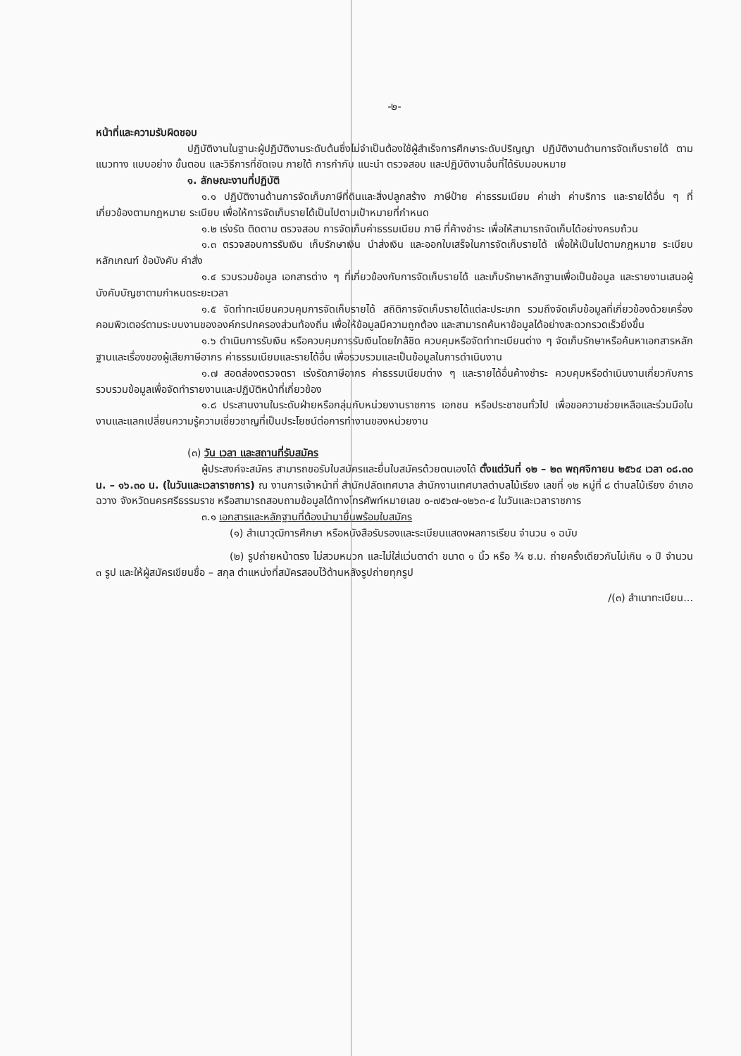-๒-
หน้าที่และความรับผิดชอบ
ปฏิบัติงานในฐานะผู้ปฏิบัติงานระดับต้นซึ่งไม่จำเป็นต้องใช้ผู้สำเร็จการศึกษาระดับปริญญา ปฏิบัติงานด้านการจัดเก็บรายได้ ตามแนวทาง แบบอย่าง ขั้นตอน และวิธีการที่ชัดเจน ภายใต้ การกำกับ แนะนำ ตรวจสอบ และปฏิบัติงานอื่นที่ได้รับมอบหมาย
๑. ลักษณะงานที่ปฏิบัติ
๑.๑ ปฏิบัติงานด้านการจัดเก็บภาษีที่ดินและสิ่งปลูกสร้าง ภาษีป้าย ค่าธรรมเนียม ค่าเช่า ค่าบริการ และรายได้อื่น ๆ ที่เกี่ยวข้องตามกฎหมาย ระเบียบ เพื่อให้การจัดเก็บรายได้เป็นไปตามเป้าหมายที่กำหนด
๑.๒ เร่งรัด ติดตาม ตรวจสอบ การจัดเก็บค่าธรรมเนียม ภาษี ที่ค้างชำระ เพื่อให้สามารถจัดเก็บได้อย่างครบถ้วน
๑.๓ ตรวจสอบการรับเงิน เก็บรักษาเงิน นำส่งเงิน และออกใบเสร็จในการจัดเก็บรายได้ เพื่อให้เป็นไปตามกฎหมาย ระเบียบ หลักเกณฑ์ ข้อบังคับ คำสั่ง
๑.๔ รวบรวมข้อมูล เอกสารต่าง ๆ ที่เกี่ยวข้องกับการจัดเก็บรายได้ และเก็บรักษาหลักฐานเพื่อเป็นข้อมูล และรายงานเสนอผู้บังคับบัญชาตามกำหนดระยะเวลา
๑.๕ จัดทำทะเบียนควบคุมการจัดเก็บรายได้ สถิติการจัดเก็บรายได้แต่ละประเภท รวมถึงจัดเก็บข้อมูลที่เกี่ยวข้องด้วยเครื่องคอมพิวเตอร์ตามระบบงานขององค์กรปกครองส่วนท้องถิ่น เพื่อให้ข้อมูลมีความถูกต้อง และสามารถค้นหาข้อมูลได้อย่างสะดวกรวดเร็วยิ่งขึ้น
๑.๖ ดำเนินการรับเงิน หรือควบคุมการรับเงินโดยใกล้ชิด ควบคุมหรือจัดทำทะเบียนต่าง ๆ จัดเก็บรักษาหรือค้นหาเอกสารหลักฐานและเรื่องของผู้เสียภาษีอากร ค่าธรรมเนียมและรายได้อื่น เพื่อรวบรวมและเป็นข้อมูลในการดำเนินงาน
๑.๗ สอดส่องตรวจตรา เร่งรัดภาษีอากร ค่าธรรมเนียมต่าง ๆ และรายได้อื่นค้างชำระ ควบคุมหรือดำเนินงานเกี่ยวกับการรวบรวมข้อมูลเพื่อจัดทำรายงานและปฏิบัติหน้าที่เกี่ยวข้อง
๑.๘ ประสานงานในระดับฝ่ายหรือกลุ่มกับหน่วยงานราชการ เอกชน หรือประชาชนทั่วไป เพื่อขอความช่วยเหลือและร่วมมือในงานและแลกเปลี่ยนความรู้ความเชี่ยวชาญที่เป็นประโยชน์ต่อการทำงานของหน่วยงาน
(๓) วัน เวลา และสถานที่รับสมัคร
ผู้ประสงค์จะสมัคร สามารถขอรับใบสมัครและยื่นใบสมัครด้วยตนเองได้ ตั้งแต่วันที่ ๑๒ – ๒๓ พฤศจิกายน ๒๕๖๔ เวลา ๐๘.๓๐ น. – ๑๖.๓๐ น. (ในวันและเวลาราชการ) ณ งานการเจ้าหน้าที่ สำนักปลัดเทศบาล สำนักงานเทศบาลตำบลไม้เรียง เลขที่ ๑๒ หมู่ที่ ๘ ตำบลไม้เรียง อำเภอฉวาง จังหวัดนครศรีธรรมราช หรือสามารถสอบถามข้อมูลได้ทางโทรศัพท์หมายเลข ๐-๗๕๖๗-๑๒๖๓-๔ ในวันและเวลาราชการ
๓.๑ เอกสารและหลักฐานที่ต้องนำมายื่นพร้อมใบสมัคร
(๑) สำเนาวุฒิการศึกษา หรือหนังสือรับรองและระเบียนแสดงผลการเรียน จำนวน ๑ ฉบับ
(๒) รูปถ่ายหน้าตรง ไม่สวมหมวก และไม่ใส่แว่นตาดำ ขนาด ๑ นิ้ว หรือ ¾ ซ.ม. ถ่ายครั้งเดียวกันไม่เกิน ๑ ปี จำนวน ๓ รูป และให้ผู้สมัครเขียนชื่อ – สกุล ตำแหน่งที่สมัครสอบไว้ด้านหลังรูปถ่ายทุกรูป
/(๓) สำเนาทะเบียน...